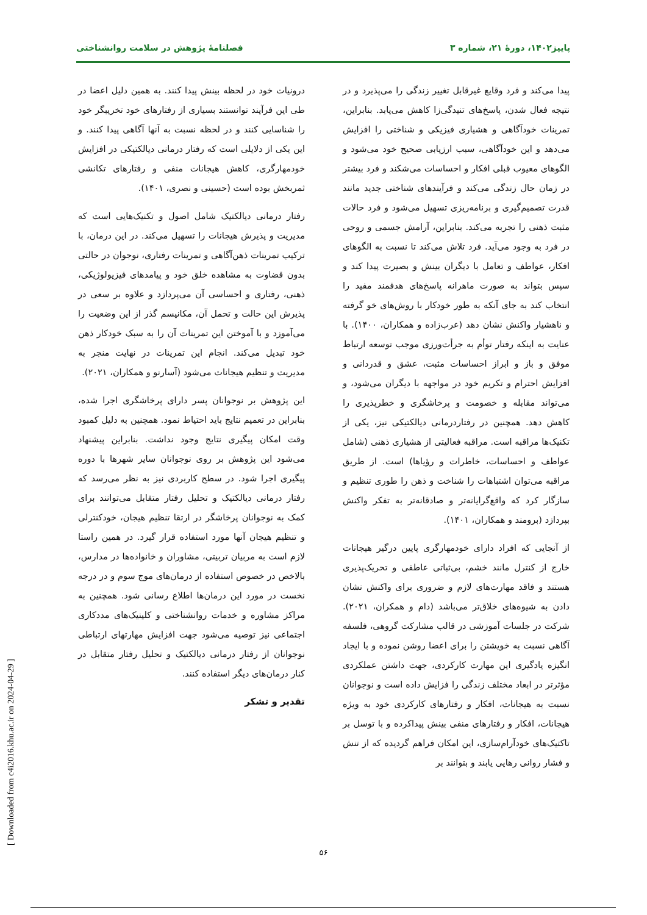پاییز۱۴۰۲، دورهٔ ۲۱، شماره ۳ فصلنامهٔ پژوهش در سلامت روانشناختی
پیدا می‌کند و فرد وقایع غیرقابل تغییر زندگی را می‌پذیرد و در نتیجه فعال شدن، پاسخ‌های تنیدگی‌زا کاهش می‌یابد. بنابراین، تمرینات خودآگاهی و هشیاری فیزیکی و شناختی را افزایش می‌دهد و این خودآگاهی، سبب ارزیابی صحیح خود می‌شود و الگوهای معیوب قبلی افکار و احساسات می‌شکند و فرد بیشتر در زمان حال زندگی می‌کند و فرآیندهای شناختی جدید مانند قدرت تصمیم‌گیری و برنامه‌ریزی تسهیل می‌شود و فرد حالات مثبت ذهنی را تجربه می‌کند. بنابراین، آرامش جسمی و روحی در فرد به وجود می‌آید. فرد تلاش می‌کند تا نسبت به الگوهای افکار، عواطف و تعامل با دیگران بینش و بصیرت پیدا کند و سپس بتواند به صورت ماهرانه پاسخ‌های هدفمند مفید را انتخاب کند به جای آنکه به طور خودکار با روش‌های خو گرفته و ناهشیار واکنش نشان دهد (عرب‌زاده و همکاران، ۱۴۰۰). با عنایت به اینکه رفتار توأم به جرأت‌ورزی موجب توسعه ارتباط موفق و باز و ابراز احساسات مثبت، عشق و قدردانی و افزایش احترام و تکریم خود در مواجهه با دیگران می‌شود، و می‌تواند مقابله و خصومت و پرخاشگری و خطرپذیری را کاهش دهد. همچنین در رفتاردرمانی دیالکتیکی نیز، یکی از تکنیک‌ها مراقبه است. مراقبه فعالیتی از هشیاری ذهنی (شامل عواطف و احساسات، خاطرات و رؤیاها) است. از طریق مراقبه می‌توان اشتباهات را شناخت و ذهن را طوری تنظیم و سازگار کرد که واقع‌گرایانه‌تر و صادقانه‌تر به تفکر واکنش بپردازد (برومند و همکاران، ۱۴۰۱).
از آنجایی که افراد دارای خودمهارگری پایین درگیر هیجانات خارج از کنترل مانند خشم، بی‌ثباتی عاطفی و تحریک‌پذیری هستند و فاقد مهارت‌های لازم و ضروری برای واکنش نشان دادن به شیوه‌های خلاق‌تر می‌باشد (دام و همکران، ۲۰۲۱). شرکت در جلسات آموزشی در قالب مشارکت گروهی، فلسفه آگاهی نسبت به خویشتن را برای اعضا روشن نموده و با ایجاد انگیزه یادگیری این مهارت کارکردی، جهت داشتن عملکردی مؤثرتر در ابعاد مختلف زندگی را فزایش داده است و نوجوانان نسبت به هیجانات، افکار و رفتارهای کارکردی خود به ویژه هیجانات، افکار و رفتارهای منفی بینش پیداکرده و با توسل بر تاکتیک‌های خودآرام‌سازی، این امکان فراهم گردیده که از تنش و فشار روانی رهایی یابند و بتوانند بر
درونیات خود در لحظه بینش پیدا کنند. به همین دلیل اعضا در طی این فرآیند توانستند بسیاری از رفتارهای خود تخریبگر خود را شناسایی کنند و در لحظه نسبت به آنها آگاهی پیدا کنند. و این یکی از دلایلی است که رفتار درمانی دیالکتیکی در افزایش خودمهارگری، کاهش هیجانات منفی و رفتارهای تکانشی ثمربخش بوده است (حسینی و نصری، ۱۴۰۱).
رفتار درمانی دیالکتیک شامل اصول و تکنیک‌هایی است که مدیریت و پذیرش هیجانات را تسهیل می‌کند. در این درمان، با ترکیب تمرینات ذهن‌آگاهی و تمرینات رفتاری، نوجوان در حالتی بدون قضاوت به مشاهده خلق خود و پیامدهای فیزیولوژیکی، ذهنی، رفتاری و احساسی آن می‌پردازد و علاوه بر سعی در پذیرش این حالت و تحمل آن، مکانیسم گذر از این وضعیت را می‌آموزد و با آموختن این تمرینات آن را به سبک خودکار ذهن خود تبدیل می‌کند. انجام این تمرینات در نهایت منجر به مدیریت و تنظیم هیجانات می‌شود (آسارنو و همکاران، ۲۰۲۱).
این پژوهش بر نوجوانان پسر دارای پرخاشگری اجرا شده، بنابراین در تعمیم نتایج باید احتیاط نمود. همچنین به دلیل کمبود وقت امکان پیگیری نتایج وجود نداشت. بنابراین پیشنهاد می‌شود این پژوهش بر روی نوجوانان سایر شهرها با دوره پیگیری اجرا شود. در سطح کاربردی نیز به نظر می‌رسد که رفتار درمانی دیالکتیک و تحلیل رفتار متقابل می‌توانند برای کمک به نوجوانان پرخاشگر در ارتقا تنظیم هیجان، خودکنترلی و تنظیم هیجان آنها مورد استفاده قرار گیرد. در همین راستا لازم است به مربیان تربیتی، مشاوران و خانواده‌ها در مدارس، بالاخص در خصوص استفاده از درمان‌های موج سوم و در درجه نخست در مورد این درمان‌ها اطلاع رسانی شود. همچنین به مراکز مشاوره و خدمات روانشناختی و کلینیک‌های مددکاری اجتماعی نیز توصیه می‌شود جهت افزایش مهارتهای ارتباطی نوجوانان از رفتار درمانی دیالکتیک و تحلیل رفتار متقابل در کنار درمان‌های دیگر استفاده کنند.
تقدیر و تشکر
۵۶
[ Downloaded from c4i2016.khu.ac.ir on 2024-04-29 ]